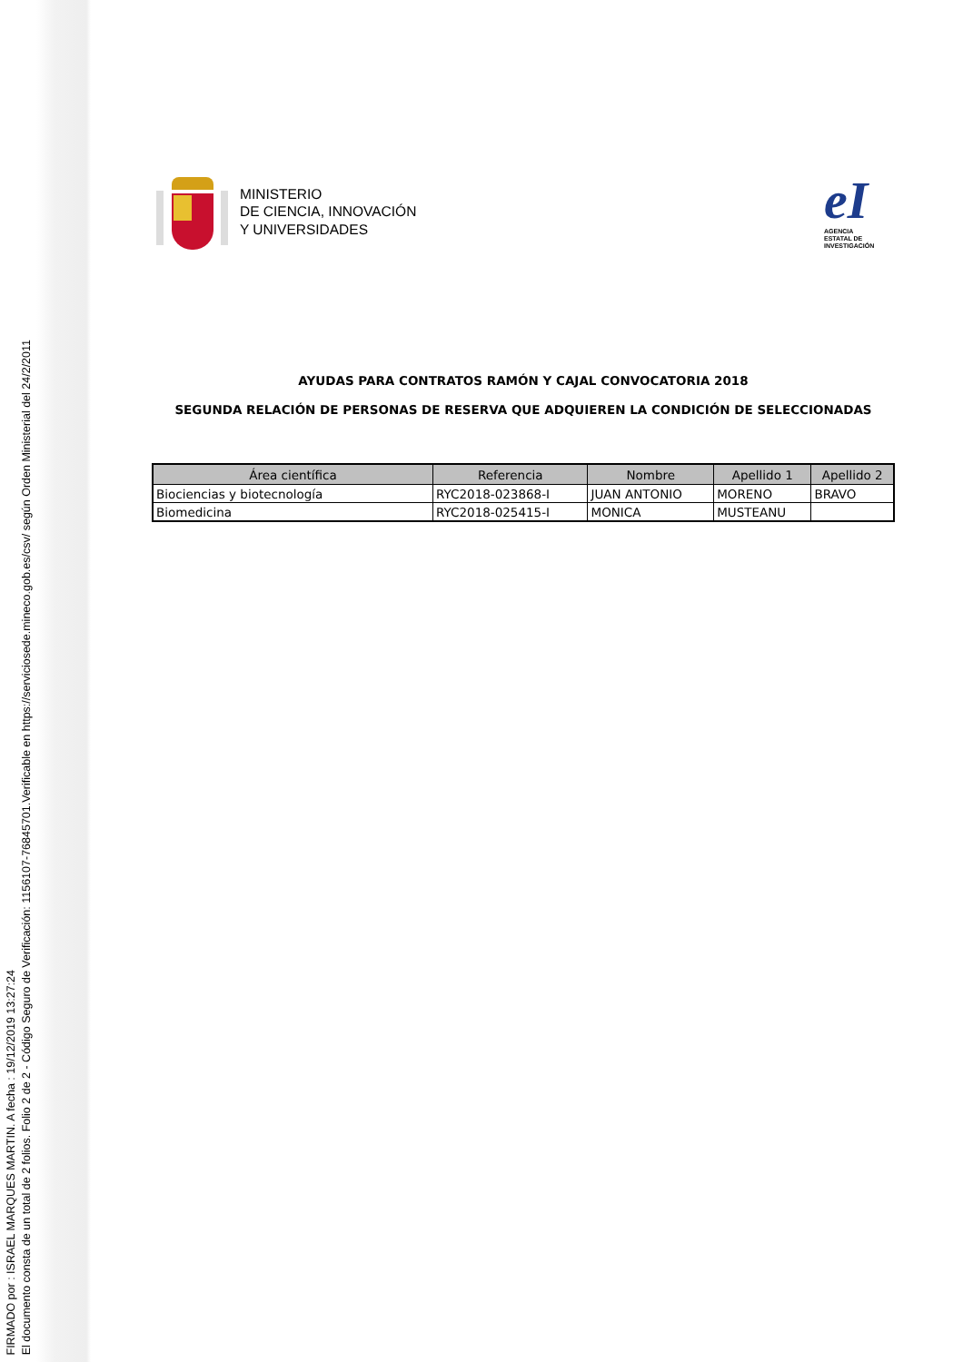FIRMADO por : ISRAEL MARQUES MARTIN. A fecha : 19/12/2019 13:27:24
El documento consta de un total de 2 folios. Folio 2 de 2 - Código Seguro de Verificación: 1156107-76845701.Verificable en https://serviciosede.mineco.gob.es/csv/ según Orden Ministerial del 24/2/2011
MINISTERIO
DE CIENCIA, INNOVACIÓN
Y UNIVERSIDADES
eI
AGENCIA
ESTATAL DE
INVESTIGACIÓN
AYUDAS PARA CONTRATOS RAMÓN Y CAJAL CONVOCATORIA 2018
SEGUNDA RELACIÓN DE PERSONAS DE RESERVA QUE ADQUIEREN LA CONDICIÓN DE SELECCIONADAS
| Área científica | Referencia | Nombre | Apellido 1 | Apellido 2 |
| --- | --- | --- | --- | --- |
| Biociencias y biotecnología | RYC2018-023868-I | JUAN ANTONIO | MORENO | BRAVO |
| Biomedicina | RYC2018-025415-I | MONICA | MUSTEANU | |